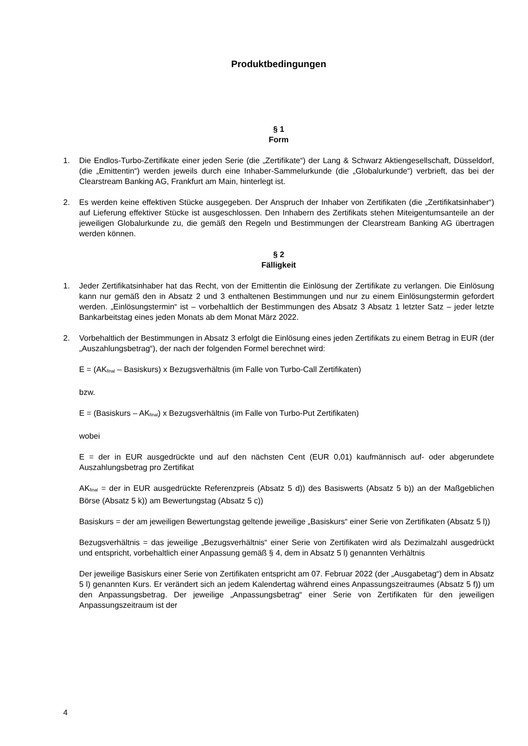Produktbedingungen
§ 1
Form
1. Die Endlos-Turbo-Zertifikate einer jeden Serie (die „Zertifikate“) der Lang & Schwarz Aktiengesellschaft, Düsseldorf, (die „Emittentin“) werden jeweils durch eine Inhaber-Sammelurkunde (die „Globalurkunde“) verbrieft, das bei der Clearstream Banking AG, Frankfurt am Main, hinterlegt ist.
2. Es werden keine effektiven Stücke ausgegeben. Der Anspruch der Inhaber von Zertifikaten (die „Zertifikatsinhaber“) auf Lieferung effektiver Stücke ist ausgeschlossen. Den Inhabern des Zertifikats stehen Miteigentumsanteile an der jeweiligen Globalurkunde zu, die gemäß den Regeln und Bestimmungen der Clearstream Banking AG übertragen werden können.
§ 2
Fälligkeit
1. Jeder Zertifikatsinhaber hat das Recht, von der Emittentin die Einlösung der Zertifikate zu verlangen. Die Einlösung kann nur gemäß den in Absatz 2 und 3 enthaltenen Bestimmungen und nur zu einem Einlösungstermin gefordert werden. „Einlösungstermin“ ist – vorbehaltlich der Bestimmungen des Absatz 3 Absatz 1 letzter Satz – jeder letzte Bankarbeitstag eines jeden Monats ab dem Monat März 2022.
2. Vorbehaltlich der Bestimmungen in Absatz 3 erfolgt die Einlösung eines jeden Zertifikats zu einem Betrag in EUR (der „Auszahlungsbetrag“), der nach der folgenden Formel berechnet wird:
E = (AK<sub>final</sub> – Basiskurs) x Bezugsverhältnis (im Falle von Turbo-Call Zertifikaten)
bzw.
E = (Basiskurs – AK<sub>final</sub>) x Bezugsverhältnis (im Falle von Turbo-Put Zertifikaten)
wobei
E = der in EUR ausgedrückte und auf den nächsten Cent (EUR 0,01) kaufmännisch auf- oder abgerundete Auszahlungsbetrag pro Zertifikat
AK<sub>final</sub> = der in EUR ausgedrückte Referenzpreis (Absatz 5 d)) des Basiswerts (Absatz 5 b)) an der Maßgeblichen Börse (Absatz 5 k)) am Bewertungstag (Absatz 5 c))
Basiskurs = der am jeweiligen Bewertungstag geltende jeweilige „Basiskurs“ einer Serie von Zertifikaten (Absatz 5 l))
Bezugsverhältnis = das jeweilige „Bezugsverhältnis“ einer Serie von Zertifikaten wird als Dezimalzahl ausgedrückt und entspricht, vorbehaltlich einer Anpassung gemäß § 4, dem in Absatz 5 l) genannten Verhältnis
Der jeweilige Basiskurs einer Serie von Zertifikaten entspricht am 07. Februar 2022 (der „Ausgabetag“) dem in Absatz 5 l) genannten Kurs. Er verändert sich an jedem Kalendertag während eines Anpassungszeitraumes (Absatz 5 f)) um den Anpassungsbetrag. Der jeweilige „Anpassungsbetrag“ einer Serie von Zertifikaten für den jeweiligen Anpassungszeitraum ist der
4